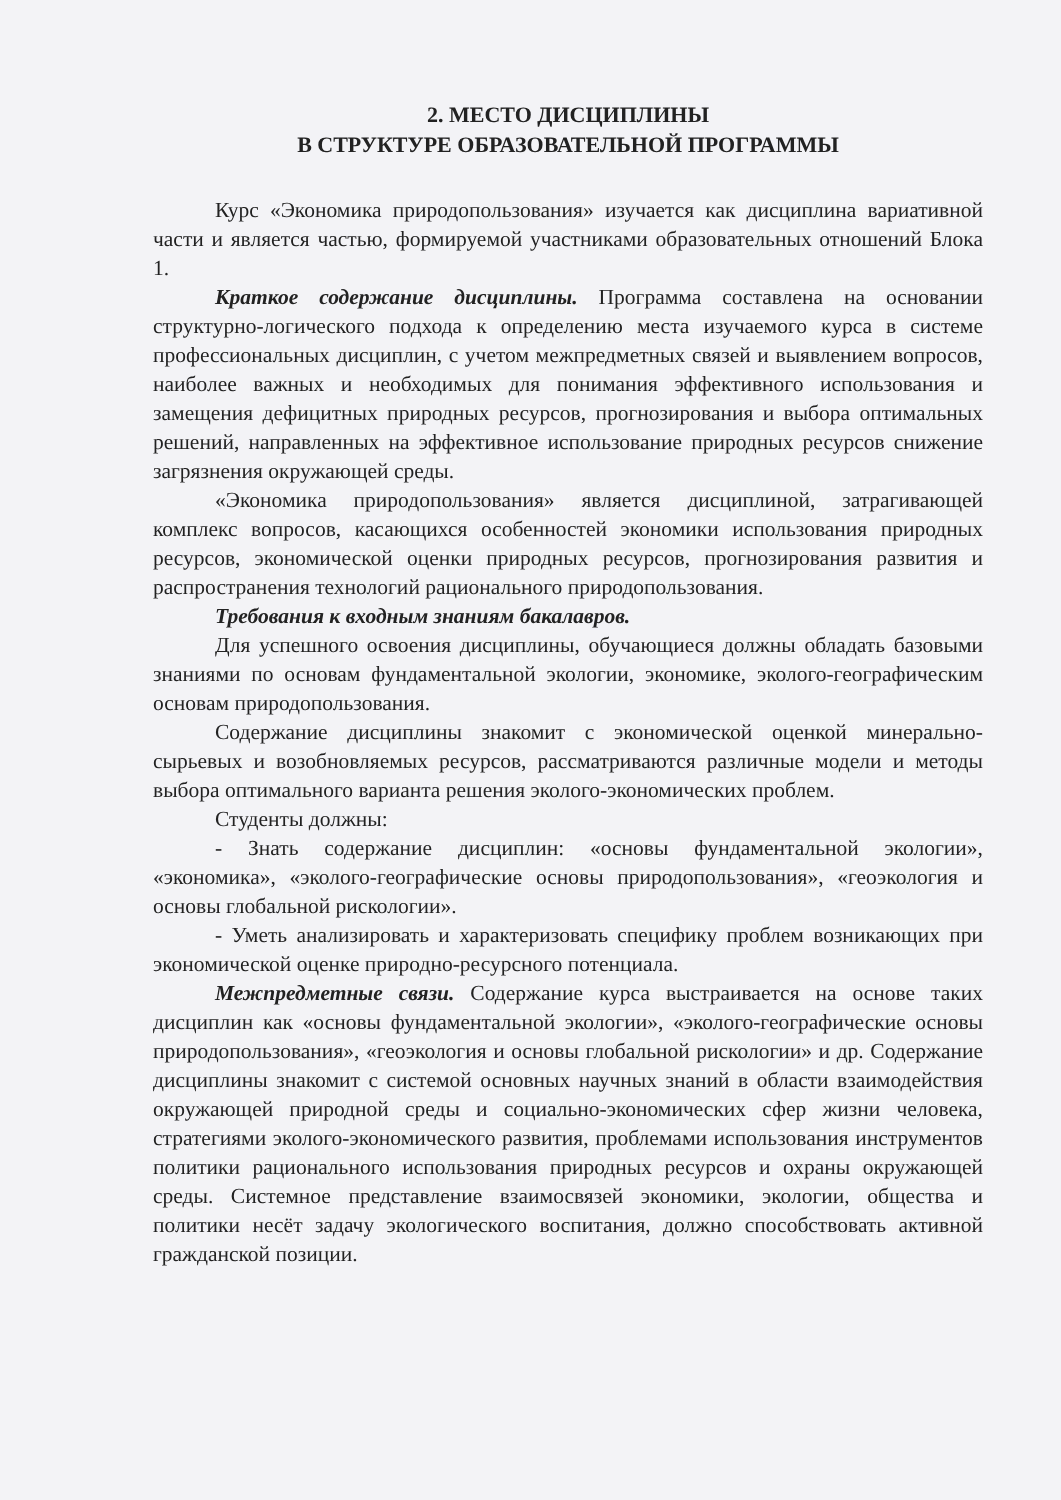2. МЕСТО ДИСЦИПЛИНЫ
В СТРУКТУРЕ ОБРАЗОВАТЕЛЬНОЙ ПРОГРАММЫ
Курс «Экономика природопользования» изучается как дисциплина вариативной части и является частью, формируемой участниками образовательных отношений Блока 1.
Краткое содержание дисциплины. Программа составлена на основании структурно-логического подхода к определению места изучаемого курса в системе профессиональных дисциплин, с учетом межпредметных связей и выявлением вопросов, наиболее важных и необходимых для понимания эффективного использования и замещения дефицитных природных ресурсов, прогнозирования и выбора оптимальных решений, направленных на эффективное использование природных ресурсов снижение загрязнения окружающей среды.
«Экономика природопользования» является дисциплиной, затрагивающей комплекс вопросов, касающихся особенностей экономики использования природных ресурсов, экономической оценки природных ресурсов, прогнозирования развития и распространения технологий рационального природопользования.
Требования к входным знаниям бакалавров.
Для успешного освоения дисциплины, обучающиеся должны обладать базовыми знаниями по основам фундаментальной экологии, экономике, эколого-географическим основам природопользования.
Содержание дисциплины знакомит с экономической оценкой минерально-сырьевых и возобновляемых ресурсов, рассматриваются различные модели и методы выбора оптимального варианта решения эколого-экономических проблем.
Студенты должны:
- Знать содержание дисциплин: «основы фундаментальной экологии», «экономика», «эколого-географические основы природопользования», «геоэкология и основы глобальной рискологии».
- Уметь анализировать и характеризовать специфику проблем возникающих при экономической оценке природно-ресурсного потенциала.
Межпредметные связи. Содержание курса выстраивается на основе таких дисциплин как «основы фундаментальной экологии», «эколого-географические основы природопользования», «геоэкология и основы глобальной рискологии» и др. Содержание дисциплины знакомит с системой основных научных знаний в области взаимодействия окружающей природной среды и социально-экономических сфер жизни человека, стратегиями эколого-экономического развития, проблемами использования инструментов политики рационального использования природных ресурсов и охраны окружающей среды. Системное представление взаимосвязей экономики, экологии, общества и политики несёт задачу экологического воспитания, должно способствовать активной гражданской позиции.